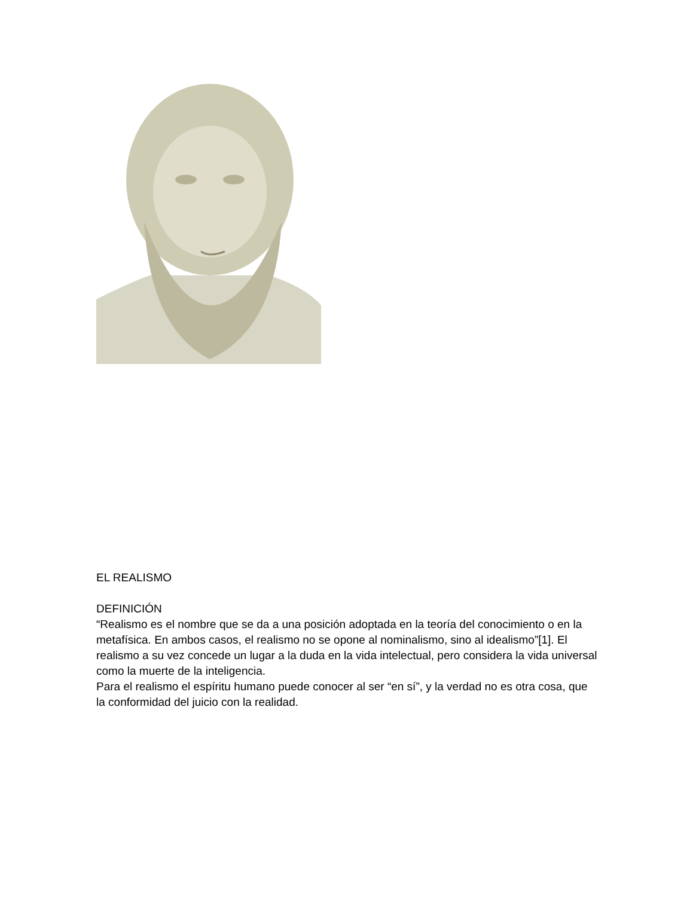EL REALISMO
DEFINICIÓN
“Realismo es el nombre que se da a una posición adoptada en la teoría del conocimiento o en la metafísica. En ambos casos, el realismo no se opone al nominalismo, sino al idealismo”[1]. El realismo a su vez concede un lugar a la duda en la vida intelectual, pero considera la vida universal como la muerte de la inteligencia.
Para el realismo el espíritu humano puede conocer al ser “en sí”, y la verdad no es otra cosa, que la conformidad del juicio con la realidad.